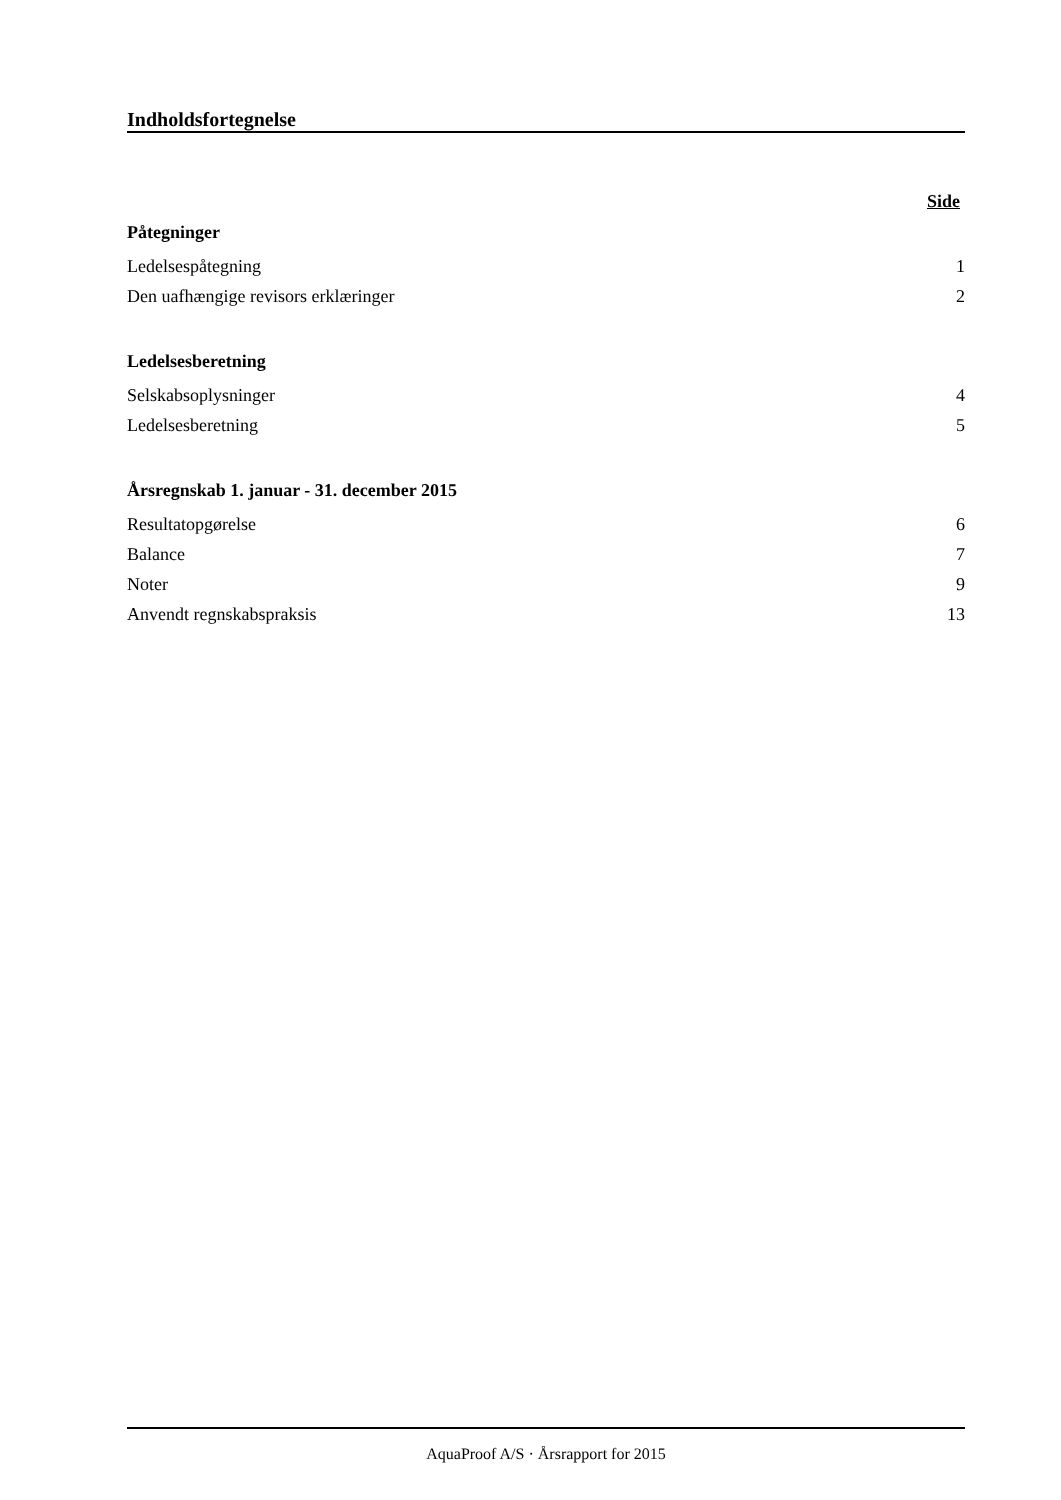Indholdsfortegnelse
Side
Påtegninger
Ledelsespåtegning 1
Den uafhængige revisors erklæringer 2
Ledelsesberetning
Selskabsoplysninger 4
Ledelsesberetning 5
Årsregnskab 1. januar - 31. december 2015
Resultatopgørelse 6
Balance 7
Noter 9
Anvendt regnskabspraksis 13
AquaProof A/S · Årsrapport for 2015